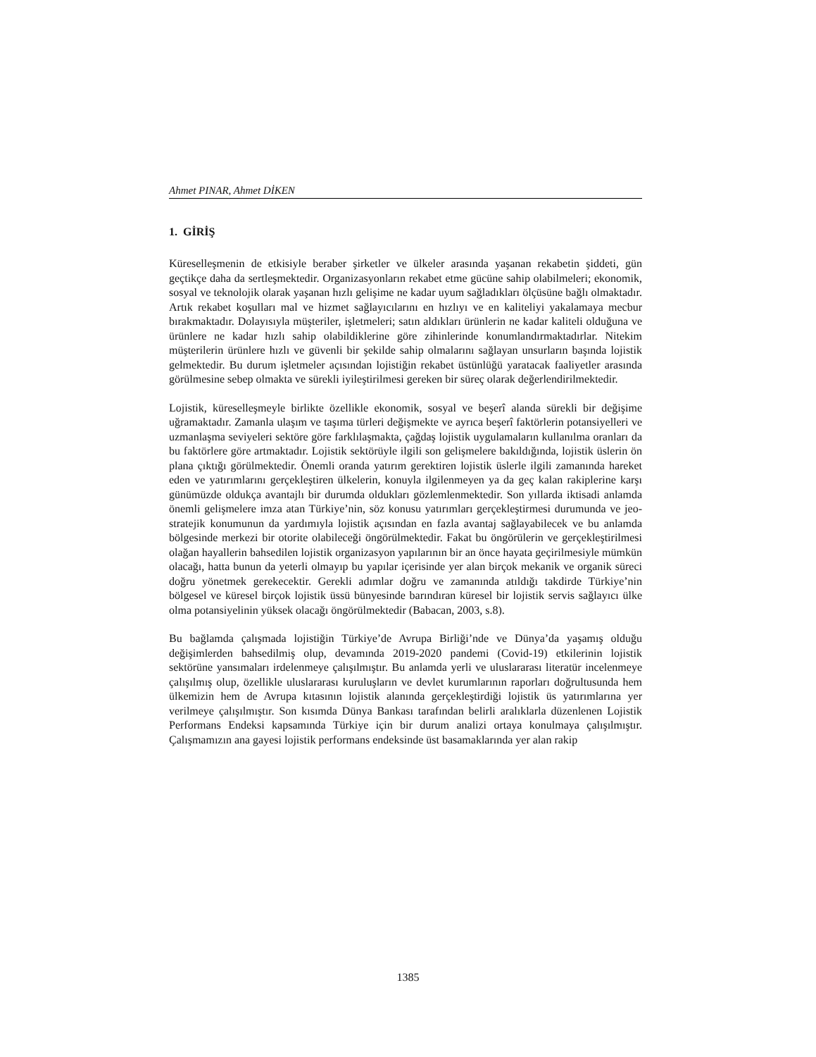Ahmet PINAR, Ahmet DİKEN
1. GİRİŞ
Küreselleşmenin de etkisiyle beraber şirketler ve ülkeler arasında yaşanan rekabetin şiddeti, gün geçtikçe daha da sertleşmektedir. Organizasyonların rekabet etme gücüne sahip olabilmeleri; ekonomik, sosyal ve teknolojik olarak yaşanan hızlı gelişime ne kadar uyum sağladıkları ölçüsüne bağlı olmaktadır. Artık rekabet koşulları mal ve hizmet sağlayıcılarını en hızlıyı ve en kaliteliyi yakalamaya mecbur bırakmaktadır. Dolayısıyla müşteriler, işletmeleri; satın aldıkları ürünlerin ne kadar kaliteli olduğuna ve ürünlere ne kadar hızlı sahip olabildiklerine göre zihinlerinde konumlandırmaktadırlar. Nitekim müşterilerin ürünlere hızlı ve güvenli bir şekilde sahip olmalarını sağlayan unsurların başında lojistik gelmektedir. Bu durum işletmeler açısından lojistiğin rekabet üstünlüğü yaratacak faaliyetler arasında görülmesine sebep olmakta ve sürekli iyileştirilmesi gereken bir süreç olarak değerlendirilmektedir.
Lojistik, küreselleşmeyle birlikte özellikle ekonomik, sosyal ve beşerî alanda sürekli bir değişime uğramaktadır. Zamanla ulaşım ve taşıma türleri değişmekte ve ayrıca beşerî faktörlerin potansiyelleri ve uzmanlaşma seviyeleri sektöre göre farklılaşmakta, çağdaş lojistik uygulamaların kullanılma oranları da bu faktörlere göre artmaktadır. Lojistik sektörüyle ilgili son gelişmelere bakıldığında, lojistik üslerin ön plana çıktığı görülmektedir. Önemli oranda yatırım gerektiren lojistik üslerle ilgili zamanında hareket eden ve yatırımlarını gerçekleştiren ülkelerin, konuyla ilgilenmeyen ya da geç kalan rakiplerine karşı günümüzde oldukça avantajlı bir durumda oldukları gözlemlenmektedir. Son yıllarda iktisadi anlamda önemli gelişmelere imza atan Türkiye’nin, söz konusu yatırımları gerçekleştirmesi durumunda ve jeo-stratejik konumunun da yardımıyla lojistik açısından en fazla avantaj sağlayabilecek ve bu anlamda bölgesinde merkezi bir otorite olabileceği öngörülmektedir. Fakat bu öngörülerin ve gerçekleştirilmesi olağan hayallerin bahsedilen lojistik organizasyon yapılarının bir an önce hayata geçirilmesiyle mümkün olacağı, hatta bunun da yeterli olmayıp bu yapılar içerisinde yer alan birçok mekanik ve organik süreci doğru yönetmek gerekecektir. Gerekli adımlar doğru ve zamanında atıldığı takdirde Türkiye’nin bölgesel ve küresel birçok lojistik üssü bünyesinde barındıran küresel bir lojistik servis sağlayıcı ülke olma potansiyelinin yüksek olacağı öngörülmektedir (Babacan, 2003, s.8).
Bu bağlamda çalışmada lojistiğin Türkiye’de Avrupa Birliği’nde ve Dünya’da yaşamış olduğu değişimlerden bahsedilmiş olup, devamında 2019-2020 pandemi (Covid-19) etkilerinin lojistik sektörüne yansımaları irdelenmeye çalışılmıştır. Bu anlamda yerli ve uluslararası literatür incelenmeye çalışılmış olup, özellikle uluslararası kuruluşların ve devlet kurumlarının raporları doğrultusunda hem ülkemizin hem de Avrupa kıtasının lojistik alanında gerçekleştirdiği lojistik üs yatırımlarına yer verilmeye çalışılmıştır. Son kısımda Dünya Bankası tarafından belirli aralıklarla düzenlenen Lojistik Performans Endeksi kapsamında Türkiye için bir durum analizi ortaya konulmaya çalışılmıştır. Çalışmamızın ana gayesi lojistik performans endeksinde üst basamaklarında yer alan rakip
1385